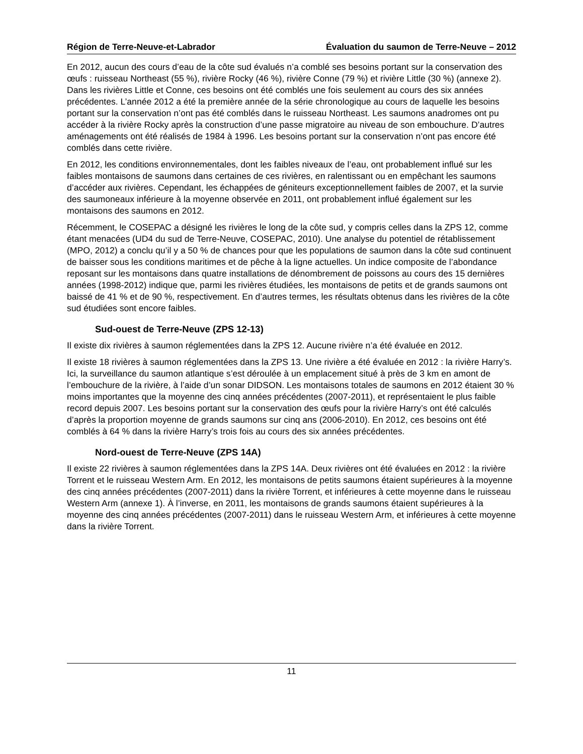Région de Terre-Neuve-et-Labrador Évaluation du saumon de Terre-Neuve – 2012
En 2012, aucun des cours d’eau de la côte sud évalués n’a comblé ses besoins portant sur la conservation des œufs : ruisseau Northeast (55 %), rivière Rocky (46 %), rivière Conne (79 %) et rivière Little (30 %) (annexe 2). Dans les rivières Little et Conne, ces besoins ont été comblés une fois seulement au cours des six années précédentes. L’année 2012 a été la première année de la série chronologique au cours de laquelle les besoins portant sur la conservation n’ont pas été comblés dans le ruisseau Northeast. Les saumons anadromes ont pu accéder à la rivière Rocky après la construction d’une passe migratoire au niveau de son embouchure. D’autres aménagements ont été réalisés de 1984 à 1996. Les besoins portant sur la conservation n’ont pas encore été comblés dans cette rivière.
En 2012, les conditions environnementales, dont les faibles niveaux de l’eau, ont probablement influé sur les faibles montaisons de saumons dans certaines de ces rivières, en ralentissant ou en empêchant les saumons d’accéder aux rivières. Cependant, les échappées de géniteurs exceptionnellement faibles de 2007, et la survie des saumoneaux inférieure à la moyenne observée en 2011, ont probablement influé également sur les montaisons des saumons en 2012.
Récemment, le COSEPAC a désigné les rivières le long de la côte sud, y compris celles dans la ZPS 12, comme étant menacées (UD4 du sud de Terre-Neuve, COSEPAC, 2010). Une analyse du potentiel de rétablissement (MPO, 2012) a conclu qu’il y a 50 % de chances pour que les populations de saumon dans la côte sud continuent de baisser sous les conditions maritimes et de pêche à la ligne actuelles. Un indice composite de l’abondance reposant sur les montaisons dans quatre installations de dénombrement de poissons au cours des 15 dernières années (1998-2012) indique que, parmi les rivières étudiées, les montaisons de petits et de grands saumons ont baissé de 41 % et de 90 %, respectivement. En d’autres termes, les résultats obtenus dans les rivières de la côte sud étudiées sont encore faibles.
Sud-ouest de Terre-Neuve (ZPS 12-13)
Il existe dix rivières à saumon réglementées dans la ZPS 12. Aucune rivière n’a été évaluée en 2012.
Il existe 18 rivières à saumon réglementées dans la ZPS 13. Une rivière a été évaluée en 2012 : la rivière Harry’s. Ici, la surveillance du saumon atlantique s’est déroulée à un emplacement situé à près de 3 km en amont de l’embouchure de la rivière, à l’aide d’un sonar DIDSON. Les montaisons totales de saumons en 2012 étaient 30 % moins importantes que la moyenne des cinq années précédentes (2007-2011), et représentaient le plus faible record depuis 2007. Les besoins portant sur la conservation des œufs pour la rivière Harry’s ont été calculés d’après la proportion moyenne de grands saumons sur cinq ans (2006-2010). En 2012, ces besoins ont été comblés à 64 % dans la rivière Harry’s trois fois au cours des six années précédentes.
Nord-ouest de Terre-Neuve (ZPS 14A)
Il existe 22 rivières à saumon réglementées dans la ZPS 14A. Deux rivières ont été évaluées en 2012 : la rivière Torrent et le ruisseau Western Arm. En 2012, les montaisons de petits saumons étaient supérieures à la moyenne des cinq années précédentes (2007-2011) dans la rivière Torrent, et inférieures à cette moyenne dans le ruisseau Western Arm (annexe 1). À l’inverse, en 2011, les montaisons de grands saumons étaient supérieures à la moyenne des cinq années précédentes (2007-2011) dans le ruisseau Western Arm, et inférieures à cette moyenne dans la rivière Torrent.
11